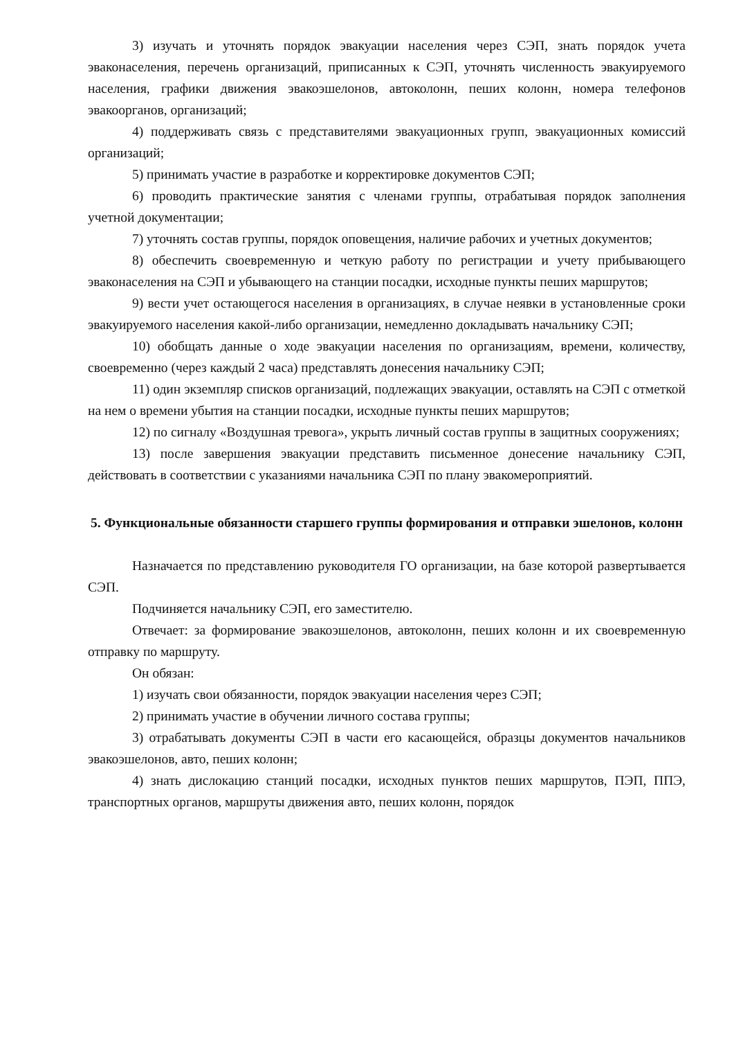3) изучать и уточнять порядок эвакуации населения через СЭП, знать порядок учета эваконаселения, перечень организаций, приписанных к СЭП, уточнять численность эвакуируемого населения, графики движения эвакоэшелонов, автоколонн, пеших колонн, номера телефонов эвакоорганов, организаций;
4) поддерживать связь с представителями эвакуационных групп, эвакуационных комиссий организаций;
5) принимать участие в разработке и корректировке документов СЭП;
6) проводить практические занятия с членами группы, отрабатывая порядок заполнения учетной документации;
7) уточнять состав группы, порядок оповещения, наличие рабочих и учетных документов;
8) обеспечить своевременную и четкую работу по регистрации и учету прибывающего эваконаселения на СЭП и убывающего на станции посадки, исходные пункты пеших маршрутов;
9) вести учет остающегося населения в организациях, в случае неявки в установленные сроки эвакуируемого населения какой-либо организации, немедленно докладывать начальнику СЭП;
10) обобщать данные о ходе эвакуации населения по организациям, времени, количеству, своевременно (через каждый 2 часа) представлять донесения начальнику СЭП;
11) один экземпляр списков организаций, подлежащих эвакуации, оставлять на СЭП с отметкой на нем о времени убытия на станции посадки, исходные пункты пеших маршрутов;
12) по сигналу «Воздушная тревога», укрыть личный состав группы в защитных сооружениях;
13) после завершения эвакуации представить письменное донесение начальнику СЭП, действовать в соответствии с указаниями начальника СЭП по плану эвакомероприятий.
5. Функциональные обязанности старшего группы формирования и отправки эшелонов, колонн
Назначается по представлению руководителя ГО организации, на базе которой развертывается СЭП.
Подчиняется начальнику СЭП, его заместителю.
Отвечает: за формирование эвакоэшелонов, автоколонн, пеших колонн и их своевременную отправку по маршруту.
Он обязан:
1) изучать свои обязанности, порядок эвакуации населения через СЭП;
2) принимать участие в обучении личного состава группы;
3) отрабатывать документы СЭП в части его касающейся, образцы документов начальников эвакоэшелонов, авто, пеших колонн;
4) знать дислокацию станций посадки, исходных пунктов пеших маршрутов, ПЭП, ППЭ, транспортных органов, маршруты движения авто, пеших колонн, порядок